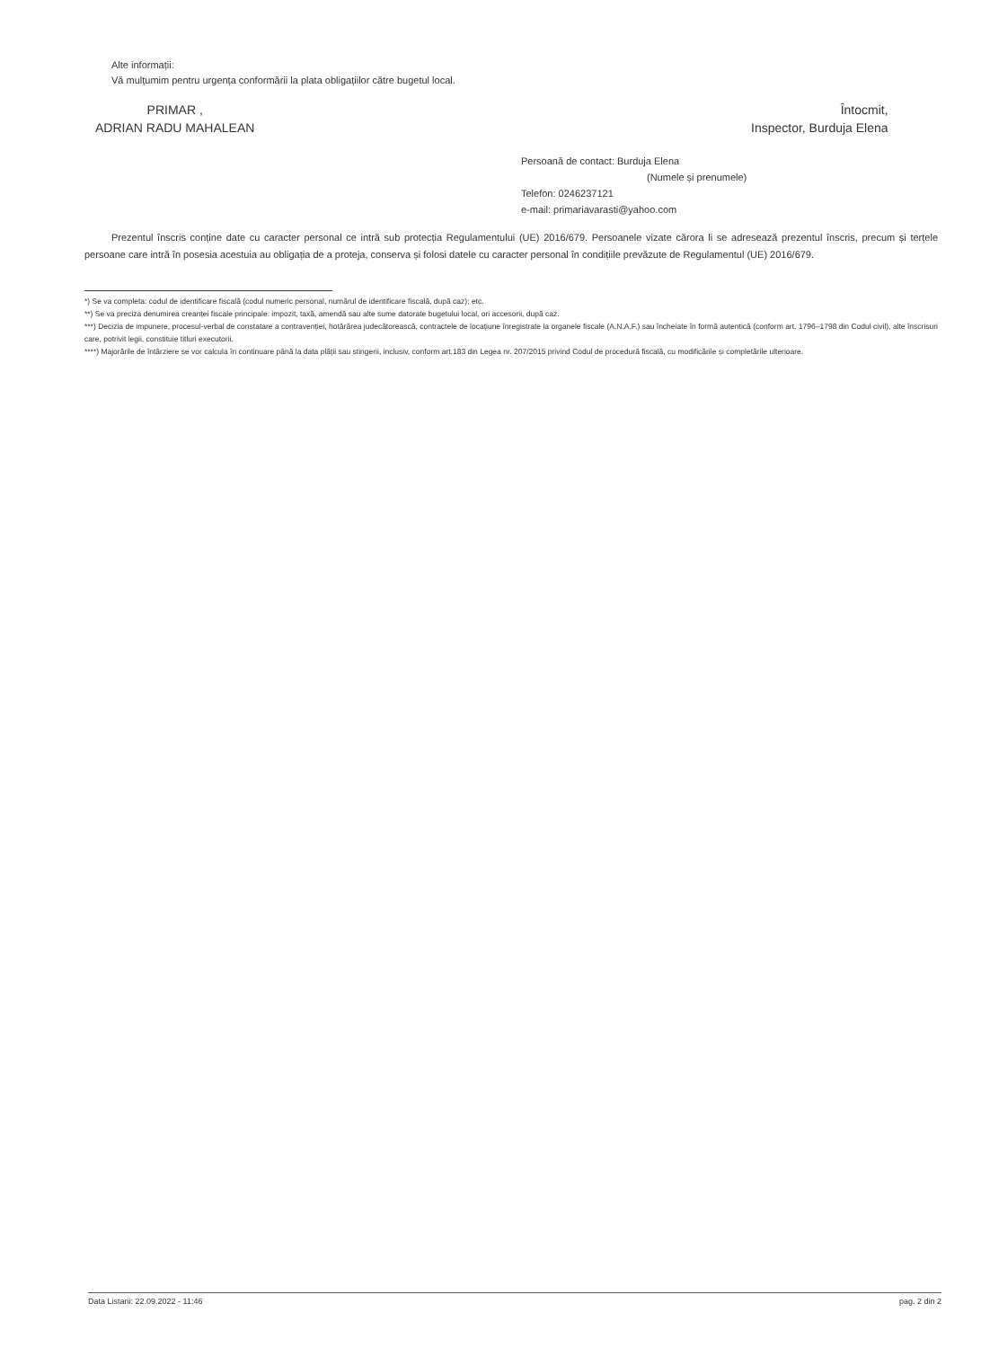Alte informații:
Vă mulțumim pentru urgența conformării la plata obligațiilor către bugetul local.
PRIMAR ,
ADRIAN RADU MAHALEAN
Întocmit,
Inspector, Burduja Elena
Persoană de contact: Burduja Elena
(Numele și prenumele)
Telefon: 0246237121
e-mail: primariavarasti@yahoo.com
Prezentul înscris conține date cu caracter personal ce intră sub protecția Regulamentului (UE) 2016/679. Persoanele vizate cărora li se adresează prezentul înscris, precum și terțele persoane care intră în posesia acestuia au obligația de a proteja, conserva și folosi datele cu caracter personal în condițiile prevăzute de Regulamentul (UE) 2016/679.
*) Se va completa: codul de identificare fiscală (codul numeric personal, numărul de identificare fiscală, după caz); etc.
**) Se va preciza denumirea creanței fiscale principale: impozit, taxă, amendă sau alte sume datorate bugetului local, ori accesorii, după caz.
***) Decizia de impunere, procesul-verbal de constatare a contravenției, hotărârea judecătorească, contractele de locațiune înregistrate la organele fiscale (A.N.A.F.) sau încheiate în formă autentică (conform art. 1796–1798 din Codul civil), alte înscrisuri care, potrivit legii, constituie titluri executorii.
****) Majorările de întârziere se vor calcula în continuare până la data plății sau stingerii, inclusiv, conform art.183 din Legea nr. 207/2015 privind Codul de procedură fiscală, cu modificările și completările ulterioare.
Data Listarii: 22.09.2022 - 11:46 pag. 2 din 2